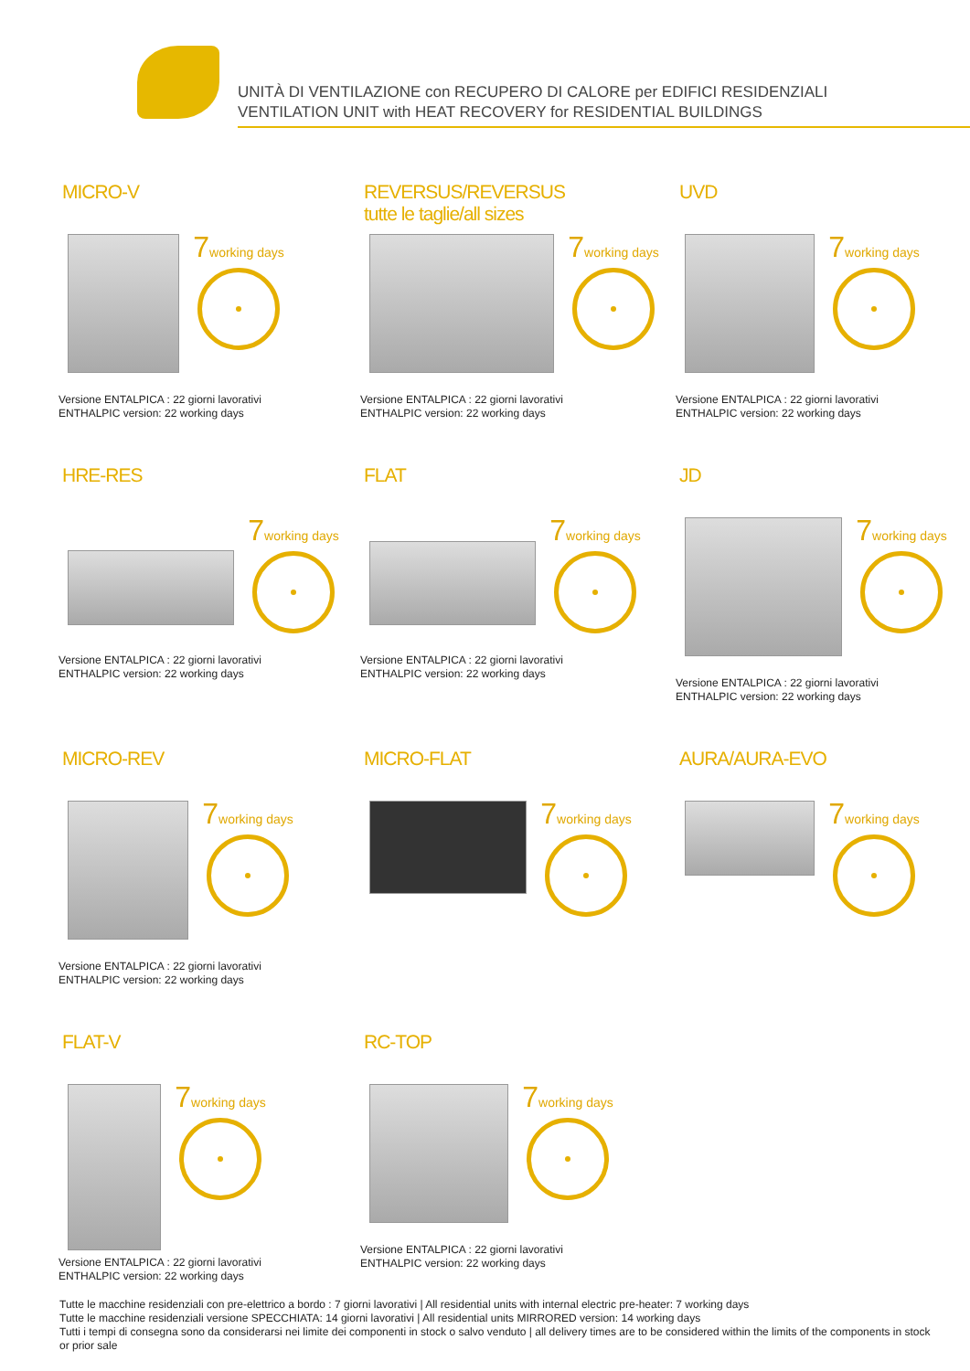UNITÀ DI VENTILAZIONE con RECUPERO DI CALORE per EDIFICI RESIDENZIALI
VENTILATION UNIT with HEAT RECOVERY for RESIDENTIAL BUILDINGS
MICRO-V
7working days
Versione ENTALPICA : 22 giorni lavorativi
ENTHALPIC version: 22 working days
REVERSUS/REVERSUS
tutte le taglie/all sizes
7working days
Versione ENTALPICA : 22 giorni lavorativi
ENTHALPIC version: 22 working days
UVD
7working days
Versione ENTALPICA : 22 giorni lavorativi
ENTHALPIC version: 22 working days
HRE-RES
7working days
Versione ENTALPICA : 22 giorni lavorativi
ENTHALPIC version: 22 working days
FLAT
7working days
Versione ENTALPICA : 22 giorni lavorativi
ENTHALPIC version: 22 working days
JD
7working days
Versione ENTALPICA : 22 giorni lavorativi
ENTHALPIC version: 22 working days
MICRO-REV
7working days
Versione ENTALPICA : 22 giorni lavorativi
ENTHALPIC version: 22 working days
MICRO-FLAT
7working days
AURA/AURA-EVO
7working days
FLAT-V
7working days
Versione ENTALPICA : 22 giorni lavorativi
ENTHALPIC version: 22 working days
RC-TOP
7working days
Versione ENTALPICA : 22 giorni lavorativi
ENTHALPIC version: 22 working days
Tutte le macchine residenziali con pre-elettrico a bordo : 7 giorni lavorativi | All residential units with internal electric pre-heater: 7 working days
Tutte le macchine residenziali versione SPECCHIATA: 14 giorni lavorativi | All residential units MIRRORED version: 14 working days
Tutti i tempi di consegna sono da considerarsi nei limite dei componenti in stock o salvo venduto | all delivery times are to be considered within the limits of the components in stock or prior sale